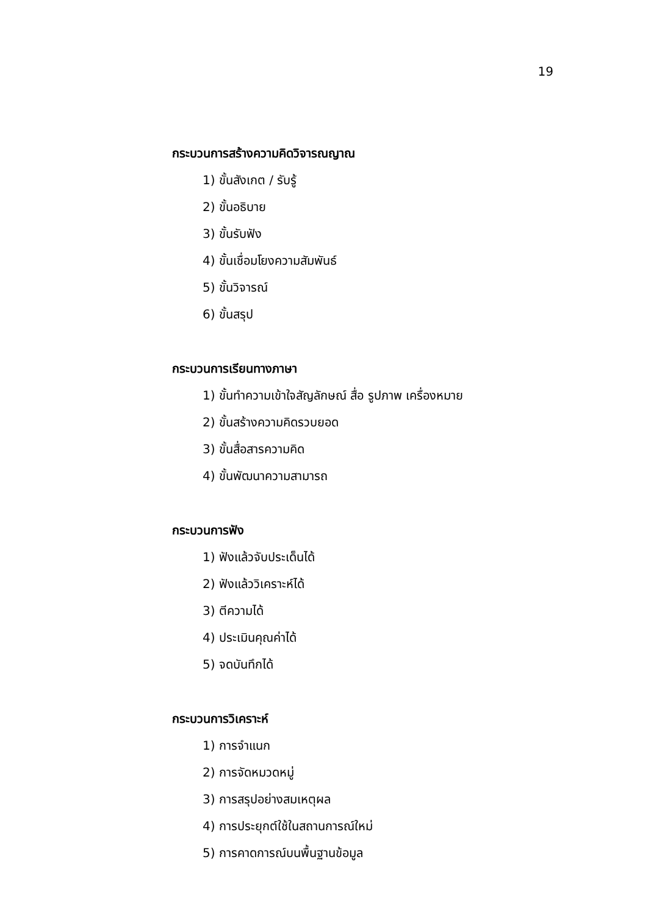19
กระบวนการสร้างความคิดวิจารณญาณ
1) ขั้นสังเกต / รับรู้
2) ขั้นอธิบาย
3) ขั้นรับฟัง
4) ขั้นเชื่อมโยงความสัมพันธ์
5) ขั้นวิจารณ์
6) ขั้นสรุป
กระบวนการเรียนทางภาษา
1) ขั้นทำความเข้าใจสัญลักษณ์ สื่อ รูปภาพ เครื่องหมาย
2) ขั้นสร้างความคิดรวบยอด
3) ขั้นสื่อสารความคิด
4) ขั้นพัฒนาความสามารถ
กระบวนการฟัง
1) ฟังแล้วจับประเด็นได้
2) ฟังแล้ววิเคราะห์ได้
3) ตีความได้
4) ประเมินคุณค่าได้
5) จดบันทึกได้
กระบวนการวิเคราะห์
1) การจำแนก
2) การจัดหมวดหมู่
3) การสรุปอย่างสมเหตุผล
4) การประยุกต์ใช้ในสถานการณ์ใหม่
5) การคาดการณ์บนพื้นฐานข้อมูล